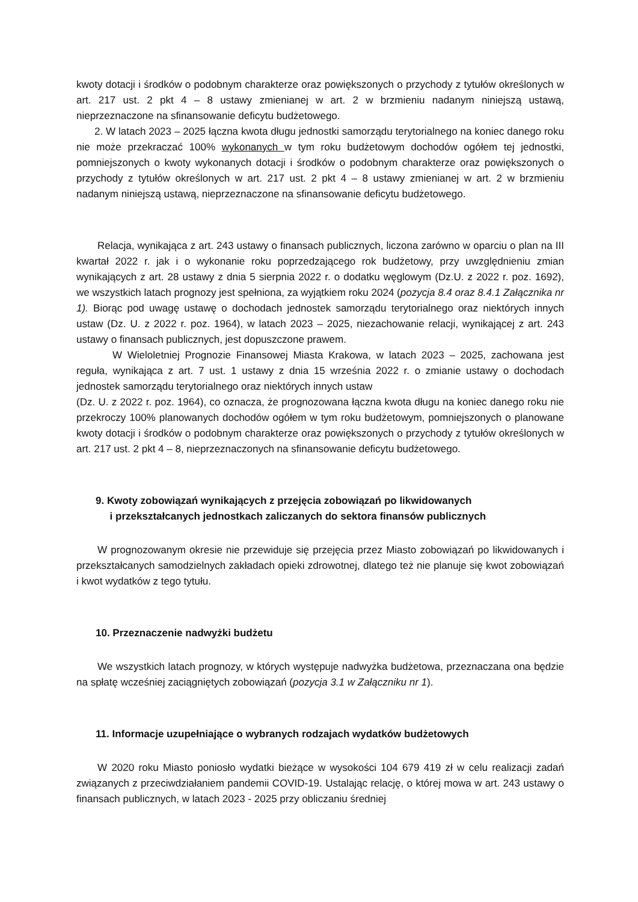kwoty dotacji i środków o podobnym charakterze oraz powiększonych o przychody z tytułów określonych w art. 217 ust. 2 pkt 4 – 8 ustawy zmienianej w art. 2 w brzmieniu nadanym niniejszą ustawą, nieprzeznaczone na sfinansowanie deficytu budżetowego.
2. W latach 2023 – 2025 łączna kwota długu jednostki samorządu terytorialnego na koniec danego roku nie może przekraczać 100% wykonanych w tym roku budżetowym dochodów ogółem tej jednostki, pomniejszonych o kwoty wykonanych dotacji i środków o podobnym charakterze oraz powiększonych o przychody z tytułów określonych w art. 217 ust. 2 pkt 4 – 8 ustawy zmienianej w art. 2 w brzmieniu nadanym niniejszą ustawą, nieprzeznaczone na sfinansowanie deficytu budżetowego.
Relacja, wynikająca z art. 243 ustawy o finansach publicznych, liczona zarówno w oparciu o plan na III kwartał 2022 r. jak i o wykonanie roku poprzedzającego rok budżetowy, przy uwzględnieniu zmian wynikających z art. 28 ustawy z dnia 5 sierpnia 2022 r. o dodatku węglowym (Dz.U. z 2022 r. poz. 1692), we wszystkich latach prognozy jest spełniona, za wyjątkiem roku 2024 (pozycja 8.4 oraz 8.4.1 Załącznika nr 1). Biorąc pod uwagę ustawę o dochodach jednostek samorządu terytorialnego oraz niektórych innych ustaw (Dz. U. z 2022 r. poz. 1964), w latach 2023 – 2025, niezachowanie relacji, wynikającej z art. 243 ustawy o finansach publicznych, jest dopuszczone prawem.
W Wieloletniej Prognozie Finansowej Miasta Krakowa, w latach 2023 – 2025, zachowana jest reguła, wynikająca z art. 7 ust. 1 ustawy z dnia 15 września 2022 r. o zmianie ustawy o dochodach jednostek samorządu terytorialnego oraz niektórych innych ustaw
(Dz. U. z 2022 r. poz. 1964), co oznacza, że prognozowana łączna kwota długu na koniec danego roku nie przekroczy 100% planowanych dochodów ogółem w tym roku budżetowym, pomniejszonych o planowane kwoty dotacji i środków o podobnym charakterze oraz powiększonych o przychody z tytułów określonych w art. 217 ust. 2 pkt 4 – 8, nieprzeznaczonych na sfinansowanie deficytu budżetowego.
9. Kwoty zobowiązań wynikających z przejęcia zobowiązań po likwidowanych
i przekształcanych jednostkach zaliczanych do sektora finansów publicznych
W prognozowanym okresie nie przewiduje się przejęcia przez Miasto zobowiązań po likwidowanych i przekształcanych samodzielnych zakładach opieki zdrowotnej, dlatego też nie planuje się kwot zobowiązań i kwot wydatków z tego tytułu.
10. Przeznaczenie nadwyżki budżetu
We wszystkich latach prognozy, w których występuje nadwyżka budżetowa, przeznaczana ona będzie na spłatę wcześniej zaciągniętych zobowiązań (pozycja 3.1 w Załączniku nr 1).
11. Informacje uzupełniające o wybranych rodzajach wydatków budżetowych
W 2020 roku Miasto poniosło wydatki bieżące w wysokości 104 679 419 zł w celu realizacji zadań związanych z przeciwdziałaniem pandemii COVID-19. Ustalając relację, o której mowa w art. 243 ustawy o finansach publicznych, w latach 2023 - 2025 przy obliczaniu średniej